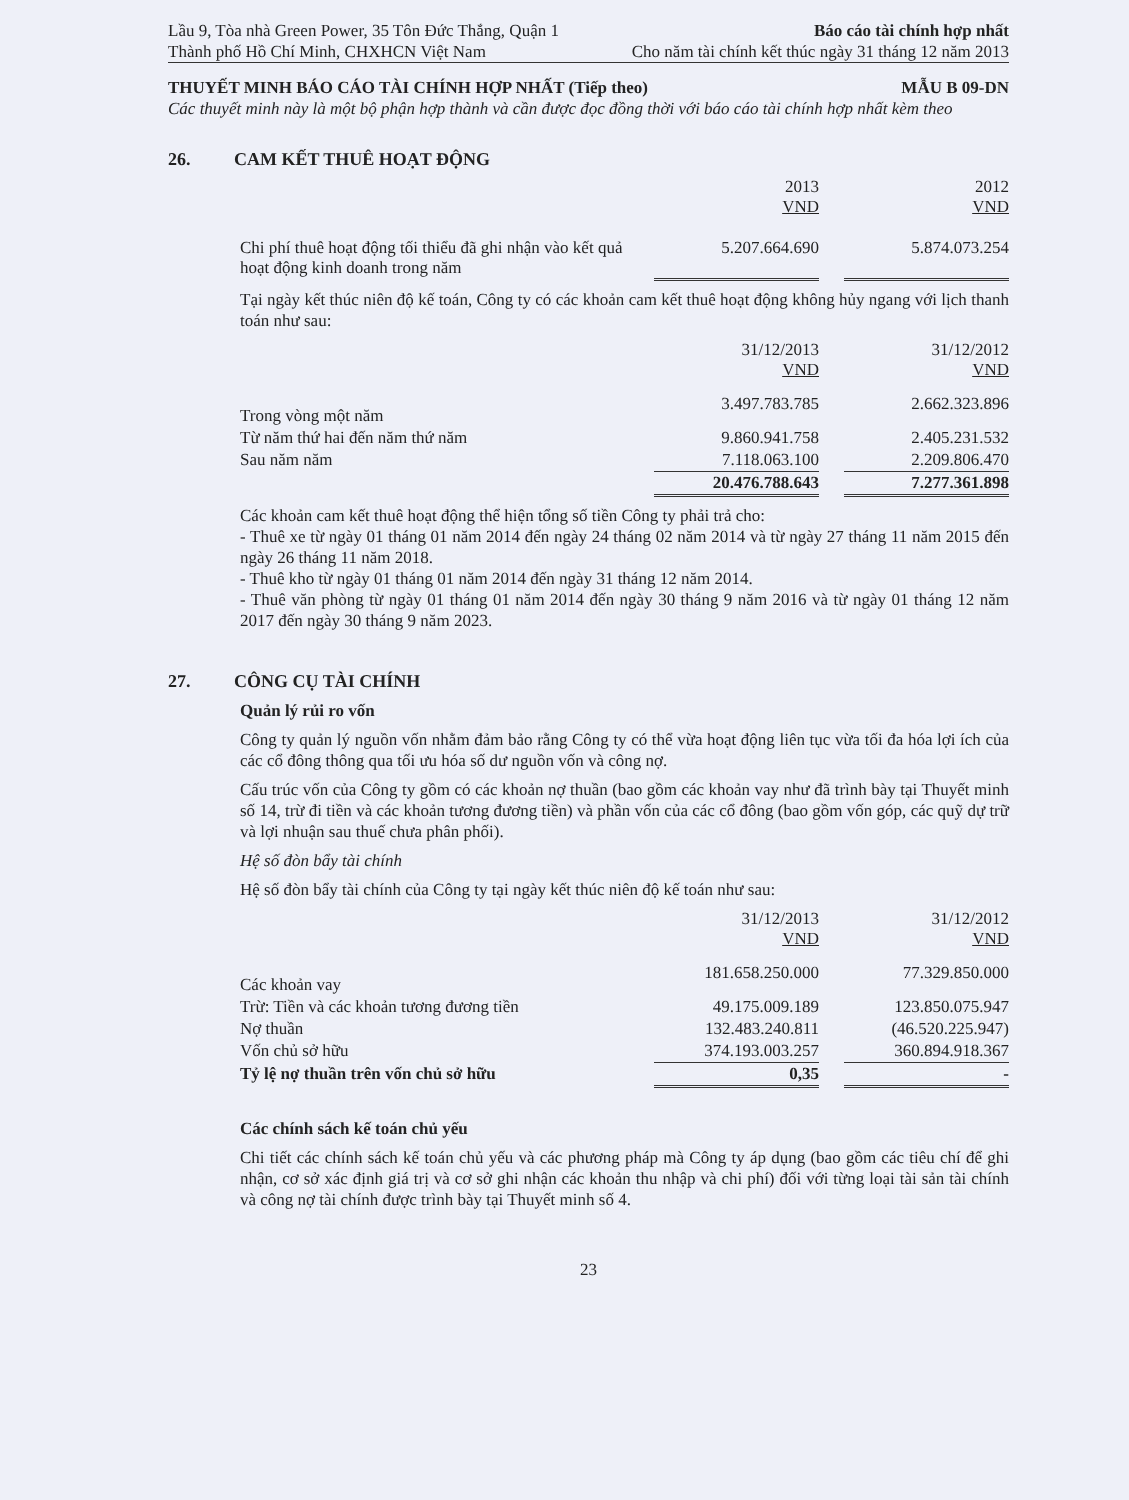Lầu 9, Tòa nhà Green Power, 35 Tôn Đức Thắng, Quận 1 Báo cáo tài chính hợp nhất
Thành phố Hồ Chí Minh, CHXHCN Việt Nam Cho năm tài chính kết thúc ngày 31 tháng 12 năm 2013
THUYẾT MINH BÁO CÁO TÀI CHÍNH HỢP NHẤT (Tiếp theo)
MẪU B 09-DN
Các thuyết minh này là một bộ phận hợp thành và cần được đọc đồng thời với báo cáo tài chính hợp nhất kèm theo
26. CAM KẾT THUÊ HOẠT ĐỘNG
| | 2013 VND | | 2012 VND |
| Chi phí thuê hoạt động tối thiểu đã ghi nhận vào kết quả hoạt động kinh doanh trong năm | 5.207.664.690 | | 5.874.073.254 |
Tại ngày kết thúc niên độ kế toán, Công ty có các khoản cam kết thuê hoạt động không hủy ngang với lịch thanh toán như sau:
| | 31/12/2013 VND | | 31/12/2012 VND |
| Trong vòng một năm | 3.497.783.785 | | 2.662.323.896 |
| Từ năm thứ hai đến năm thứ năm | 9.860.941.758 | | 2.405.231.532 |
| Sau năm năm | 7.118.063.100 | | 2.209.806.470 |
| | 20.476.788.643 | | 7.277.361.898 |
Các khoản cam kết thuê hoạt động thể hiện tổng số tiền Công ty phải trả cho:
- Thuê xe từ ngày 01 tháng 01 năm 2014 đến ngày 24 tháng 02 năm 2014 và từ ngày 27 tháng 11 năm 2015 đến ngày 26 tháng 11 năm 2018.
- Thuê kho từ ngày 01 tháng 01 năm 2014 đến ngày 31 tháng 12 năm 2014.
- Thuê văn phòng từ ngày 01 tháng 01 năm 2014 đến ngày 30 tháng 9 năm 2016 và từ ngày 01 tháng 12 năm 2017 đến ngày 30 tháng 9 năm 2023.
27. CÔNG CỤ TÀI CHÍNH
Quản lý rủi ro vốn
Công ty quản lý nguồn vốn nhằm đảm bảo rằng Công ty có thể vừa hoạt động liên tục vừa tối đa hóa lợi ích của các cổ đông thông qua tối ưu hóa số dư nguồn vốn và công nợ.
Cấu trúc vốn của Công ty gồm có các khoản nợ thuần (bao gồm các khoản vay như đã trình bày tại Thuyết minh số 14, trừ đi tiền và các khoản tương đương tiền) và phần vốn của các cổ đông (bao gồm vốn góp, các quỹ dự trữ và lợi nhuận sau thuế chưa phân phối).
Hệ số đòn bẩy tài chính
Hệ số đòn bẩy tài chính của Công ty tại ngày kết thúc niên độ kế toán như sau:
| | 31/12/2013 VND | | 31/12/2012 VND |
| Các khoản vay | 181.658.250.000 | | 77.329.850.000 |
| Trừ: Tiền và các khoản tương đương tiền | 49.175.009.189 | | 123.850.075.947 |
| Nợ thuần | 132.483.240.811 | | (46.520.225.947) |
| Vốn chủ sở hữu | 374.193.003.257 | | 360.894.918.367 |
| Tỷ lệ nợ thuần trên vốn chủ sở hữu | 0,35 | | - |
Các chính sách kế toán chủ yếu
Chi tiết các chính sách kế toán chủ yếu và các phương pháp mà Công ty áp dụng (bao gồm các tiêu chí để ghi nhận, cơ sở xác định giá trị và cơ sở ghi nhận các khoản thu nhập và chi phí) đối với từng loại tài sản tài chính và công nợ tài chính được trình bày tại Thuyết minh số 4.
23